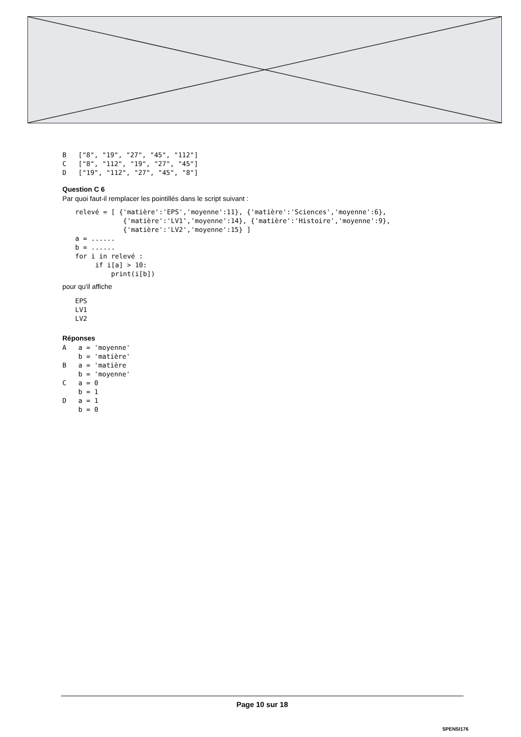B   ["8", "19", "27", "45", "112"]
C   ["8", "112", "19", "27", "45"]
D   ["19", "112", "27", "45", "8"]
Question C 6
Par quoi faut-il remplacer les pointillés dans le script suivant :
relevé = [ {'matière':'EPS','moyenne':11}, {'matière':'Sciences','moyenne':6},
            {'matière':'LV1','moyenne':14}, {'matière':'Histoire','moyenne':9},
            {'matière':'LV2','moyenne':15} ]
a = ......
b = ......
for i in relevé :
     if i[a] > 10:
         print(i[b])
pour qu'il affiche
EPS
LV1
LV2
Réponses
A   a = 'moyenne'
    b = 'matière'
B   a = 'matière
    b = 'moyenne'
C   a = 0
    b = 1
D   a = 1
    b = 0
Page 10 sur 18
SPENSI176